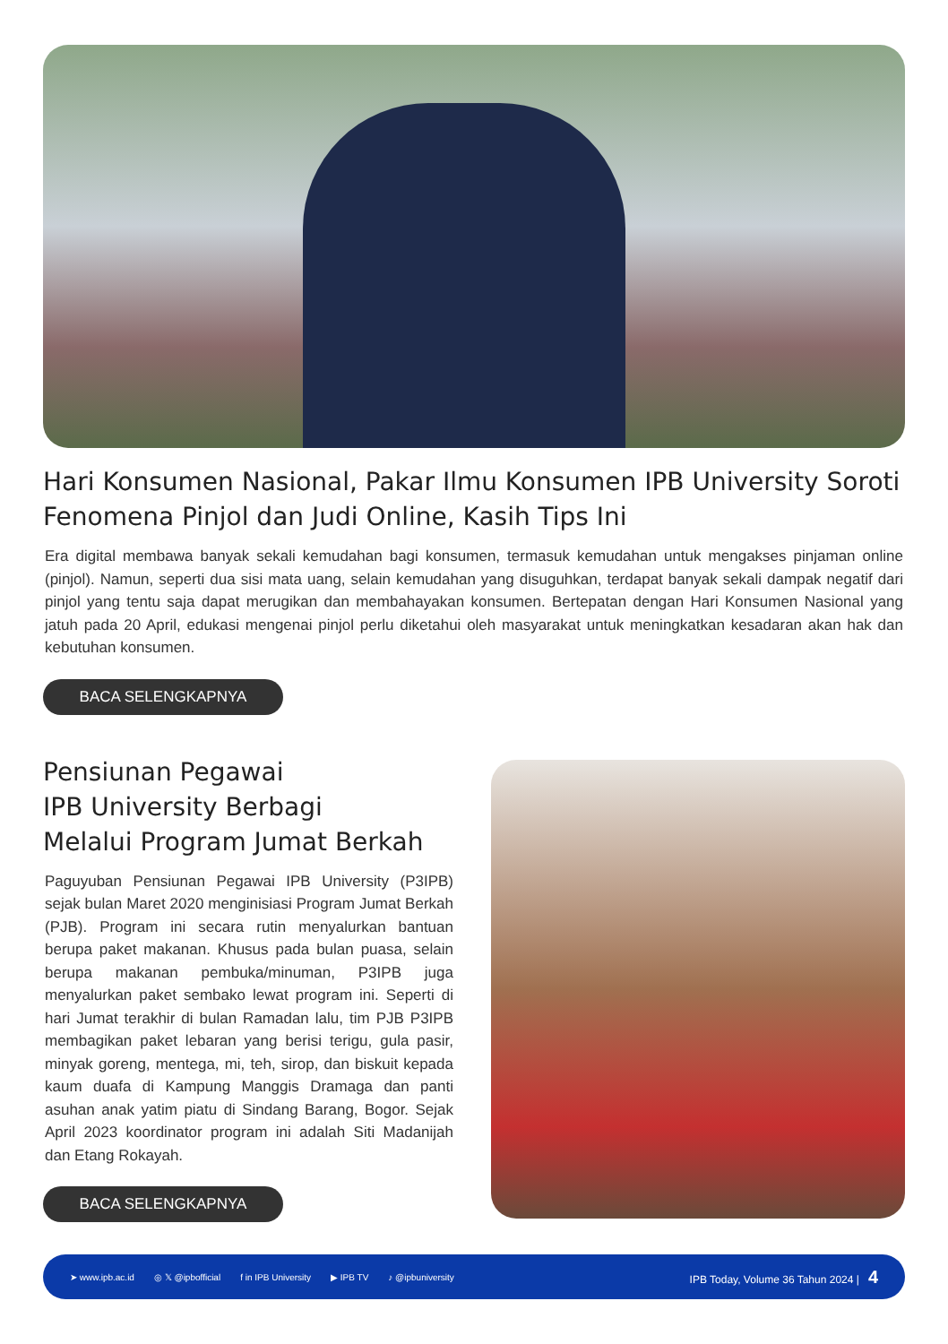Hari Konsumen Nasional, Pakar Ilmu Konsumen IPB University Soroti Fenomena Pinjol dan Judi Online, Kasih Tips Ini
Era digital membawa banyak sekali kemudahan bagi konsumen, termasuk kemudahan untuk mengakses pinjaman online (pinjol). Namun, seperti dua sisi mata uang, selain kemudahan yang disuguhkan, terdapat banyak sekali dampak negatif dari pinjol yang tentu saja dapat merugikan dan membahayakan konsumen. Bertepatan dengan Hari Konsumen Nasional yang jatuh pada 20 April, edukasi mengenai pinjol perlu diketahui oleh masyarakat untuk meningkatkan kesadaran akan hak dan kebutuhan konsumen.
BACA SELENGKAPNYA
Pensiunan Pegawai
IPB University Berbagi
Melalui Program Jumat Berkah
Paguyuban Pensiunan Pegawai IPB University (P3IPB) sejak bulan Maret 2020 menginisiasi Program Jumat Berkah (PJB). Program ini secara rutin menyalurkan bantuan berupa paket makanan. Khusus pada bulan puasa, selain berupa makanan pembuka/minuman, P3IPB juga menyalurkan paket sembako lewat program ini. Seperti di hari Jumat terakhir di bulan Ramadan lalu, tim PJB P3IPB membagikan paket lebaran yang berisi terigu, gula pasir, minyak goreng, mentega, mi, teh, sirop, dan biskuit kepada kaum duafa di Kampung Manggis Dramaga dan panti asuhan anak yatim piatu di Sindang Barang, Bogor. Sejak April 2023 koordinator program ini adalah Siti Madanijah dan Etang Rokayah.
BACA SELENGKAPNYA
➤ www.ipb.ac.id ◎ 𝕏 @ipbofficial f in IPB University ▶ IPB TV ♪ @ipbuniversity IPB Today, Volume 36 Tahun 2024 | 4